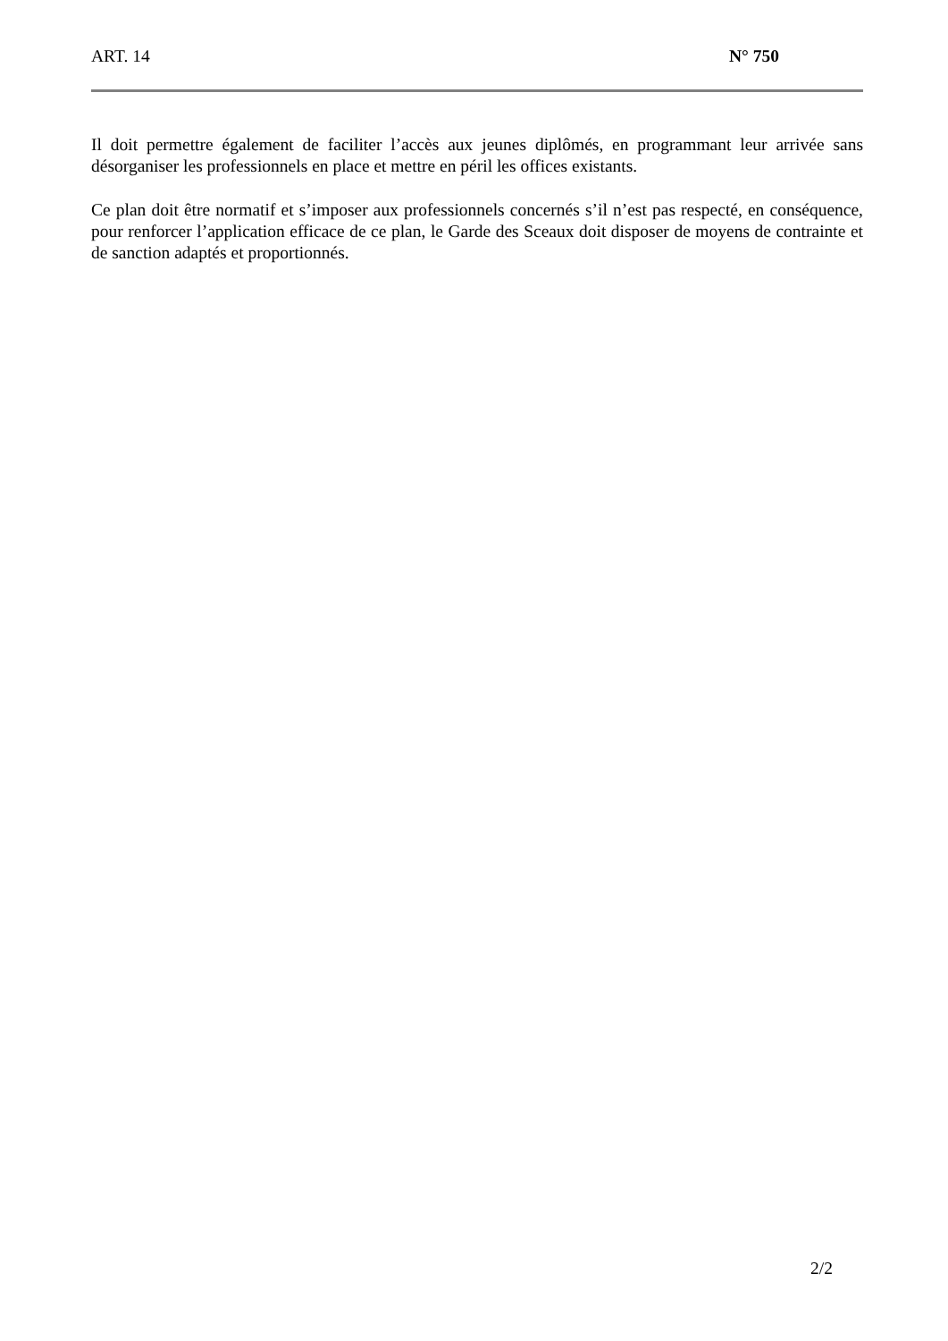ART. 14 N° 750
Il doit permettre également de faciliter l’accès aux jeunes diplômés, en programmant leur arrivée sans désorganiser les professionnels en place et mettre en péril les offices existants.
Ce plan doit être normatif et s’imposer aux professionnels concernés s’il n’est pas respecté, en conséquence, pour renforcer l’application efficace de ce plan, le Garde des Sceaux doit disposer de moyens de contrainte et de sanction adaptés et proportionnés.
2/2